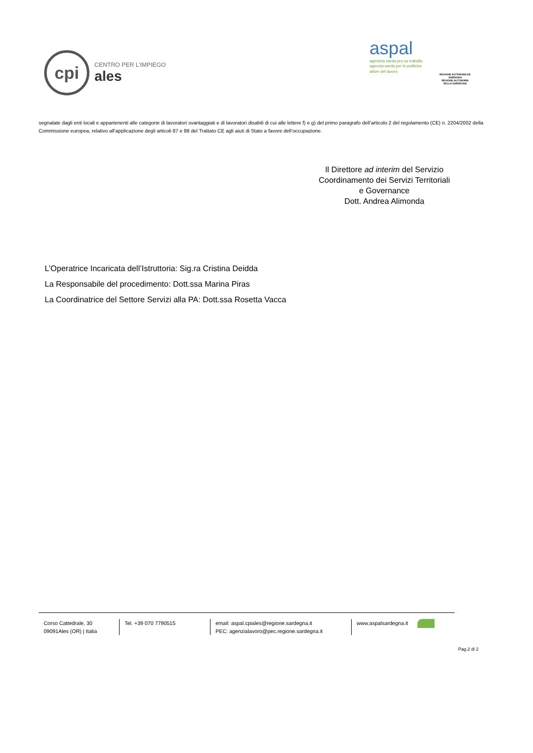cpi
CENTRO PER L’IMPIEGO
ales
aspal
agentzia sarda pro su traballu
agenzia sarda per le politiche
attive del lavoro
REGIONE AUTÒNOMA DE SARDIGNA
REGIONE AUTONOMA DELLA SARDEGNA
segnalate dagli enti locali e appartenenti alle categorie di lavoratori svantaggiati e di lavoratori disabili di cui alle lettere f) e g) del primo paragrafo dell’articolo 2 del regolamento (CE) n. 2204/2002 della Commissione europea, relativo all’applicazione degli articoli 87 e 88 del Trattato CE agli aiuti di Stato a favore dell’occupazione.
Il Direttore ad interim del Servizio
Coordinamento dei Servizi Territoriali
e Governance
Dott. Andrea Alimonda
L’Operatrice Incaricata dell’Istruttoria: Sig.ra Cristina Deidda
La Responsabile del procedimento: Dott.ssa Marina Piras
La Coordinatrice del Settore Servizi alla PA: Dott.ssa Rosetta Vacca
Corso Cattedrale, 30
09091Ales (OR) | Italia
Tel. +39 070 7790515 email: aspal.cpiales@regione.sardegna.it
PEC: agenzialavoro@pec.regione.sardegna.it
www.aspalsardegna.it
Pag.2 di 2